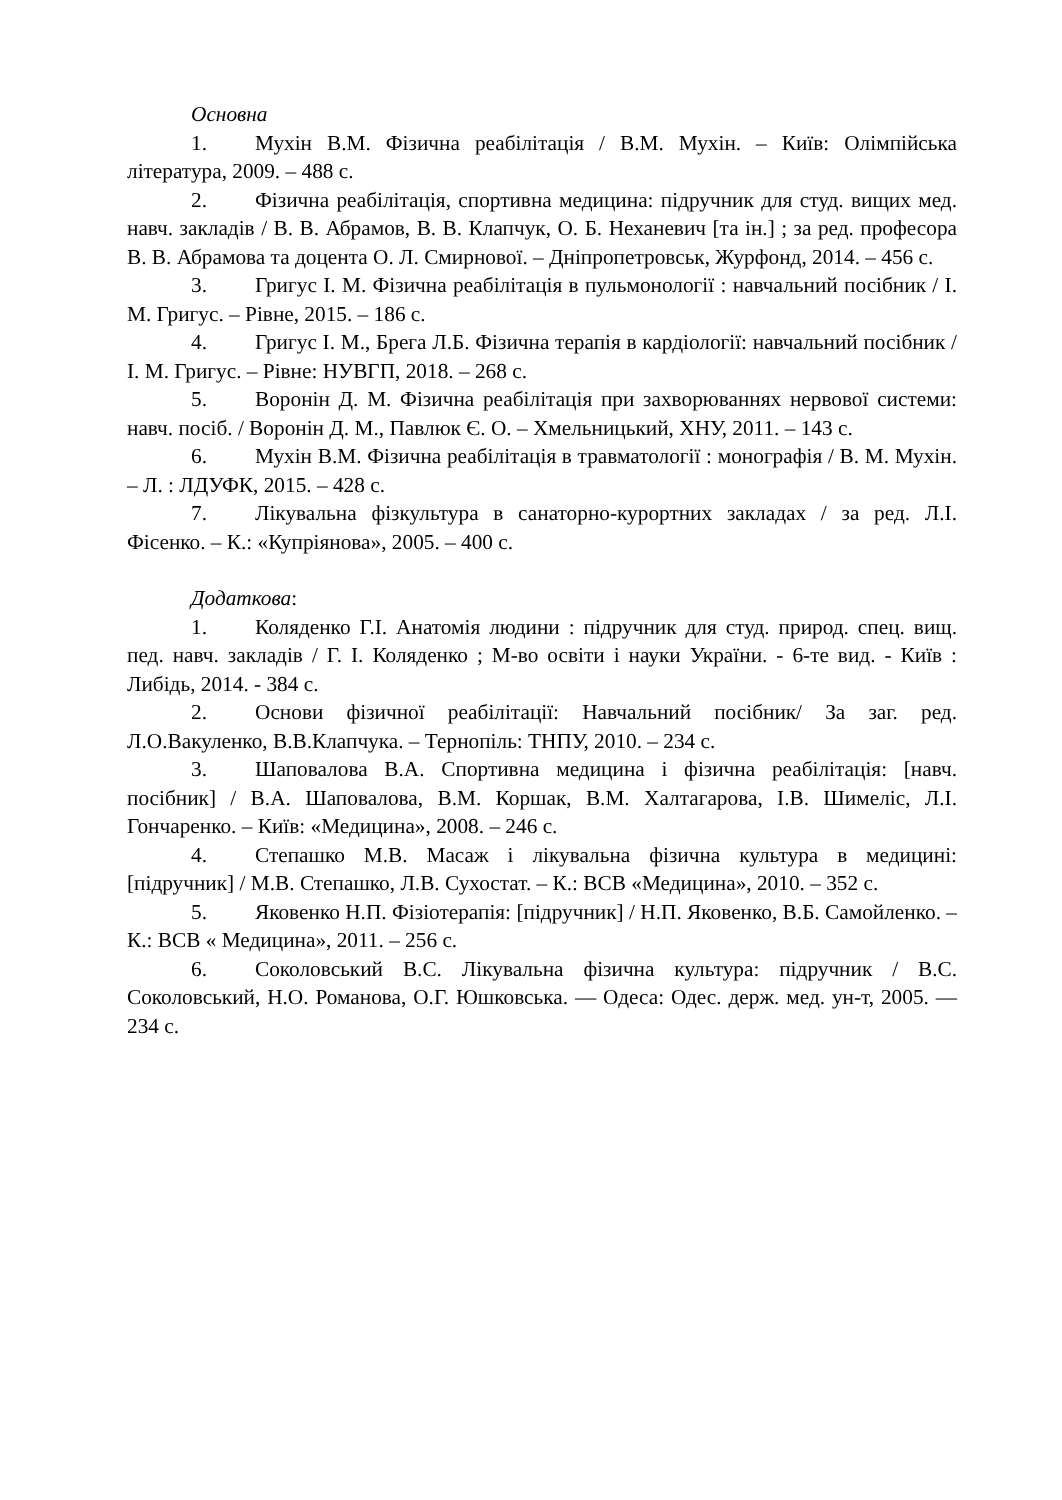Основна
1. Мухін В.М. Фізична реабілітація / В.М. Мухін. – Київ: Олімпійська література, 2009. – 488 с.
2. Фізична реабілітація, спортивна медицина: підручник для студ. вищих мед. навч. закладів / В. В. Абрамов, В. В. Клапчук, О. Б. Неханевич [та ін.] ; за ред. професора В. В. Абрамова та доцента О. Л. Смирнової. – Дніпропетровськ, Журфонд, 2014. – 456 с.
3. Григус І. М. Фізична реабілітація в пульмонології : навчальний посібник / І. М. Григус. – Рівне, 2015. – 186 с.
4. Григус І. М., Брега Л.Б. Фізична терапія в кардіології: навчальний посібник / І. М. Григус. – Рівне: НУВГП, 2018. – 268 с.
5. Воронін Д. М. Фізична реабілітація при захворюваннях нервової системи: навч. посіб. / Воронін Д. М., Павлюк Є. О. – Хмельницький, ХНУ, 2011. – 143 с.
6. Мухін В.М. Фізична реабілітація в травматології : монографія / В. М. Мухін. – Л. : ЛДУФК, 2015. – 428 с.
7. Лікувальна фізкультура в санаторно-курортних закладах / за ред. Л.І. Фісенко. – К.: «Купріянова», 2005. – 400 с.
Додаткова:
1. Коляденко Г.І. Анатомія людини : підручник для студ. природ. спец. вищ. пед. навч. закладів / Г. І. Коляденко ; М-во освіти і науки України. - 6-те вид. - Київ : Либідь, 2014. - 384 с.
2. Основи фізичної реабілітації: Навчальний посібник/ За заг. ред. Л.О.Вакуленко, В.В.Клапчука. – Тернопіль: ТНПУ, 2010. – 234 с.
3. Шаповалова В.А. Спортивна медицина і фізична реабілітація: [навч. посібник] / В.А. Шаповалова, В.М. Коршак, В.М. Халтагарова, І.В. Шимеліс, Л.І. Гончаренко. – Київ: «Медицина», 2008. – 246 с.
4. Степашко М.В. Масаж і лікувальна фізична культура в медицині: [підручник] / М.В. Степашко, Л.В. Сухостат. – К.: ВСВ «Медицина», 2010. – 352 с.
5. Яковенко Н.П. Фізіотерапія: [підручник] / Н.П. Яковенко, В.Б. Самойленко. – К.: ВСВ « Медицина», 2011. – 256 с.
6. Соколовський В.С. Лікувальна фізична культура: підручник / В.С. Соколовський, Н.О. Романова, О.Г. Юшковська. — Одеса: Одес. держ. мед. ун-т, 2005. — 234 с.